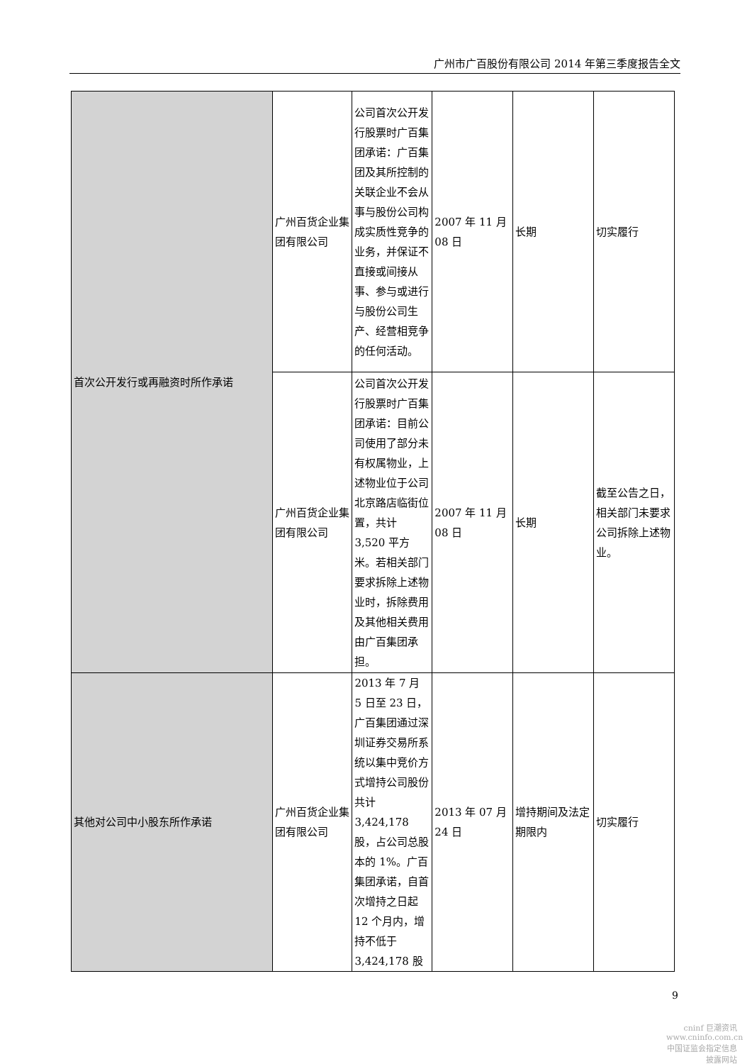广州市广百股份有限公司 2014 年第三季度报告全文
| 首次公开发行或再融资时所作承诺 | 广州百货企业集团有限公司 | 公司首次公开发行股票时广百集团承诺：广百集团及其所控制的关联企业不会从事与股份公司构成实质性竞争的业务，并保证不直接或间接从事、参与或进行与股份公司生产、经营相竞争的任何活动。 | 2007 年 11 月 08 日 | 长期 | 切实履行 |
| | 广州百货企业集团有限公司 | 公司首次公开发行股票时广百集团承诺：目前公司使用了部分未有权属物业，上述物业位于公司北京路店临街位置，共计 3,520 平方米。若相关部门要求拆除上述物业时，拆除费用及其他相关费用由广百集团承担。 | 2007 年 11 月 08 日 | 长期 | 截至公告之日，相关部门未要求公司拆除上述物业。 |
| 其他对公司中小股东所作承诺 | 广州百货企业集团有限公司 | 2013 年 7 月 5 日至 23 日，广百集团通过深圳证券交易所系统以集中竞价方式增持公司股份共计 3,424,178 股，占公司总股本的 1%。广百集团承诺，自首次增持之日起 12 个月内，增持不低于 3,424,178 股 | 2013 年 07 月 24 日 | 增持期间及法定期限内 | 切实履行 |
9
cninf 巨潮资讯
www.cninfo.com.cn
中国证监会指定信息披露网站